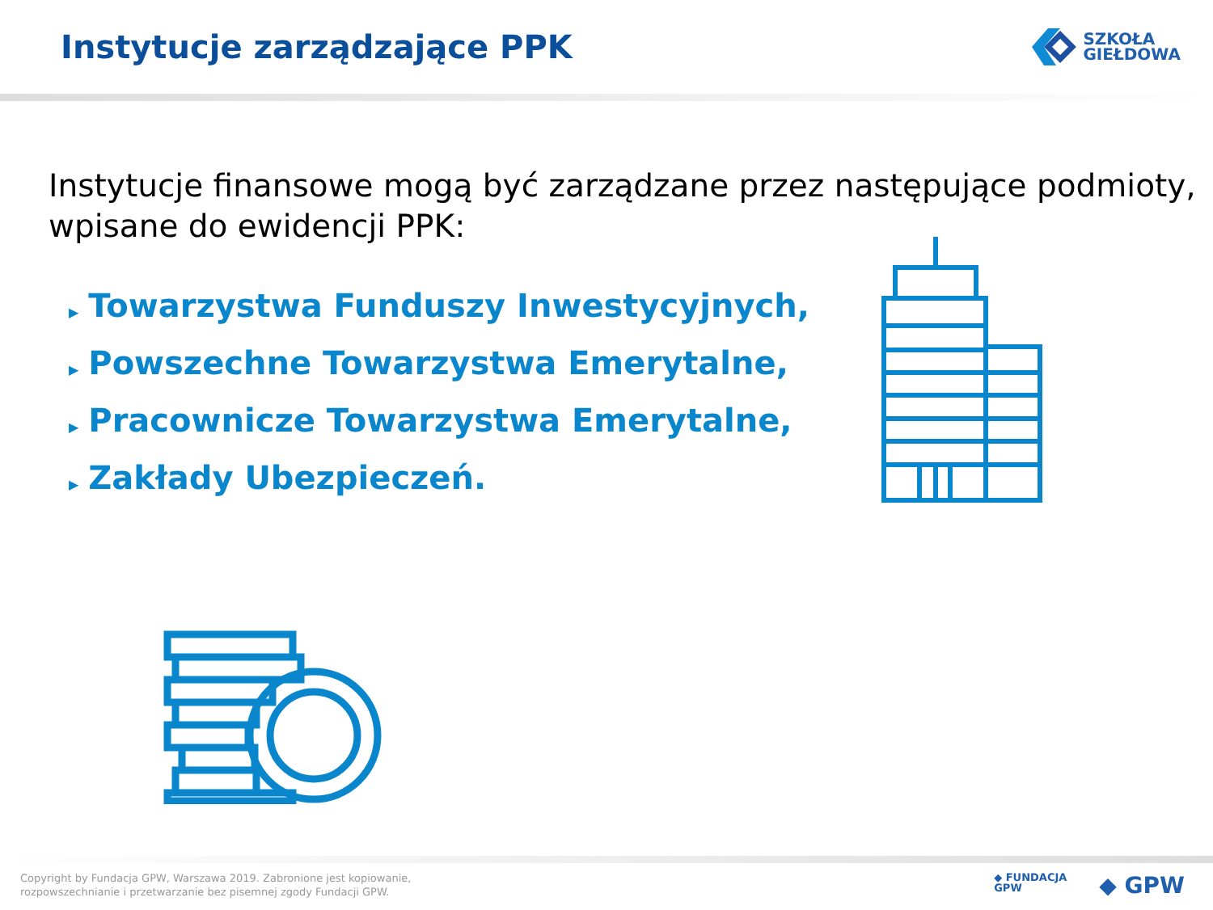Instytucje zarządzające PPK
SZKOŁA
GIEŁDOWA
Instytucje finansowe mogą być zarządzane przez następujące podmioty, wpisane do ewidencji PPK:
▶ Towarzystwa Funduszy Inwestycyjnych,
▶ Powszechne Towarzystwa Emerytalne,
▶ Pracownicze Towarzystwa Emerytalne,
▶ Zakłady Ubezpieczeń.
Copyright by Fundacja GPW, Warszawa 2019. Zabronione jest kopiowanie,
rozpowszechnianie i przetwarzanie bez pisemnej zgody Fundacji GPW.
◆ FUNDACJA
GPW
◆ GPW